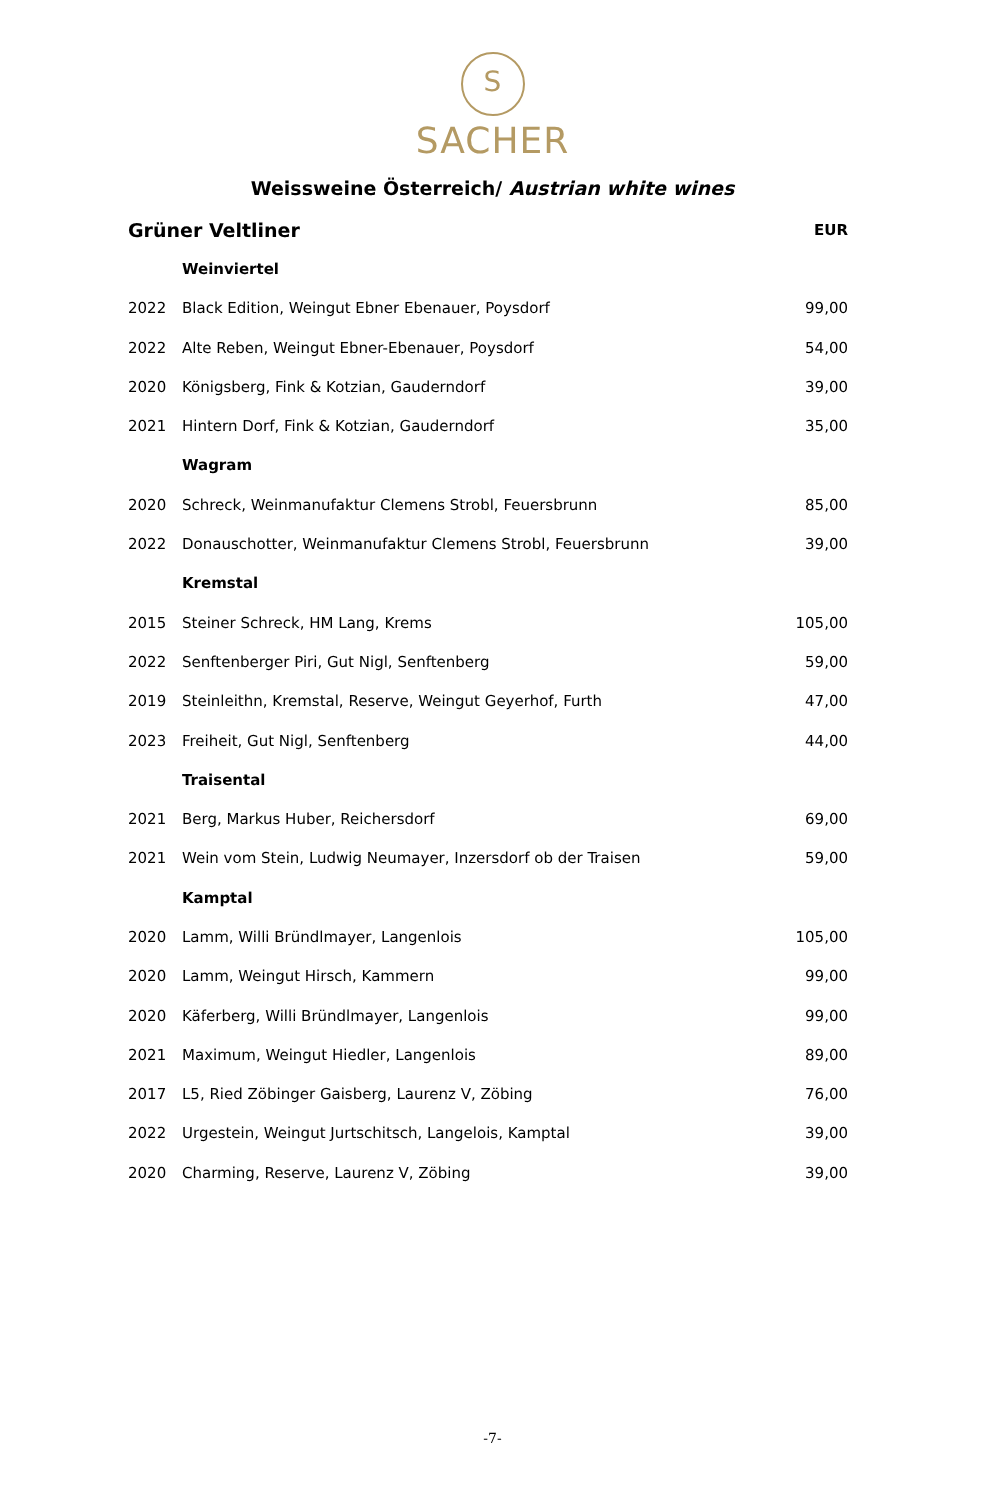S
SACHER
Weissweine Österreich/ Austrian white wines
| Grüner Veltliner | | EUR |
| --- | --- | --- |
| | Weinviertel | |
| 2022 | Black Edition, Weingut Ebner Ebenauer, Poysdorf | 99,00 |
| 2022 | Alte Reben, Weingut Ebner-Ebenauer, Poysdorf | 54,00 |
| 2020 | Königsberg, Fink & Kotzian, Gauderndorf | 39,00 |
| 2021 | Hintern Dorf, Fink & Kotzian, Gauderndorf | 35,00 |
| | Wagram | |
| 2020 | Schreck, Weinmanufaktur Clemens Strobl, Feuersbrunn | 85,00 |
| 2022 | Donauschotter, Weinmanufaktur Clemens Strobl, Feuersbrunn | 39,00 |
| | Kremstal | |
| 2015 | Steiner Schreck, HM Lang, Krems | 105,00 |
| 2022 | Senftenberger Piri, Gut Nigl, Senftenberg | 59,00 |
| 2019 | Steinleithn, Kremstal, Reserve, Weingut Geyerhof, Furth | 47,00 |
| 2023 | Freiheit, Gut Nigl, Senftenberg | 44,00 |
| | Traisental | |
| 2021 | Berg, Markus Huber, Reichersdorf | 69,00 |
| 2021 | Wein vom Stein, Ludwig Neumayer, Inzersdorf ob der Traisen | 59,00 |
| | Kamptal | |
| 2020 | Lamm, Willi Bründlmayer, Langenlois | 105,00 |
| 2020 | Lamm, Weingut Hirsch, Kammern | 99,00 |
| 2020 | Käferberg, Willi Bründlmayer, Langenlois | 99,00 |
| 2021 | Maximum, Weingut Hiedler, Langenlois | 89,00 |
| 2017 | L5, Ried Zöbinger Gaisberg, Laurenz V, Zöbing | 76,00 |
| 2022 | Urgestein, Weingut Jurtschitsch, Langelois, Kamptal | 39,00 |
| 2020 | Charming, Reserve, Laurenz V, Zöbing | 39,00 |
-7-